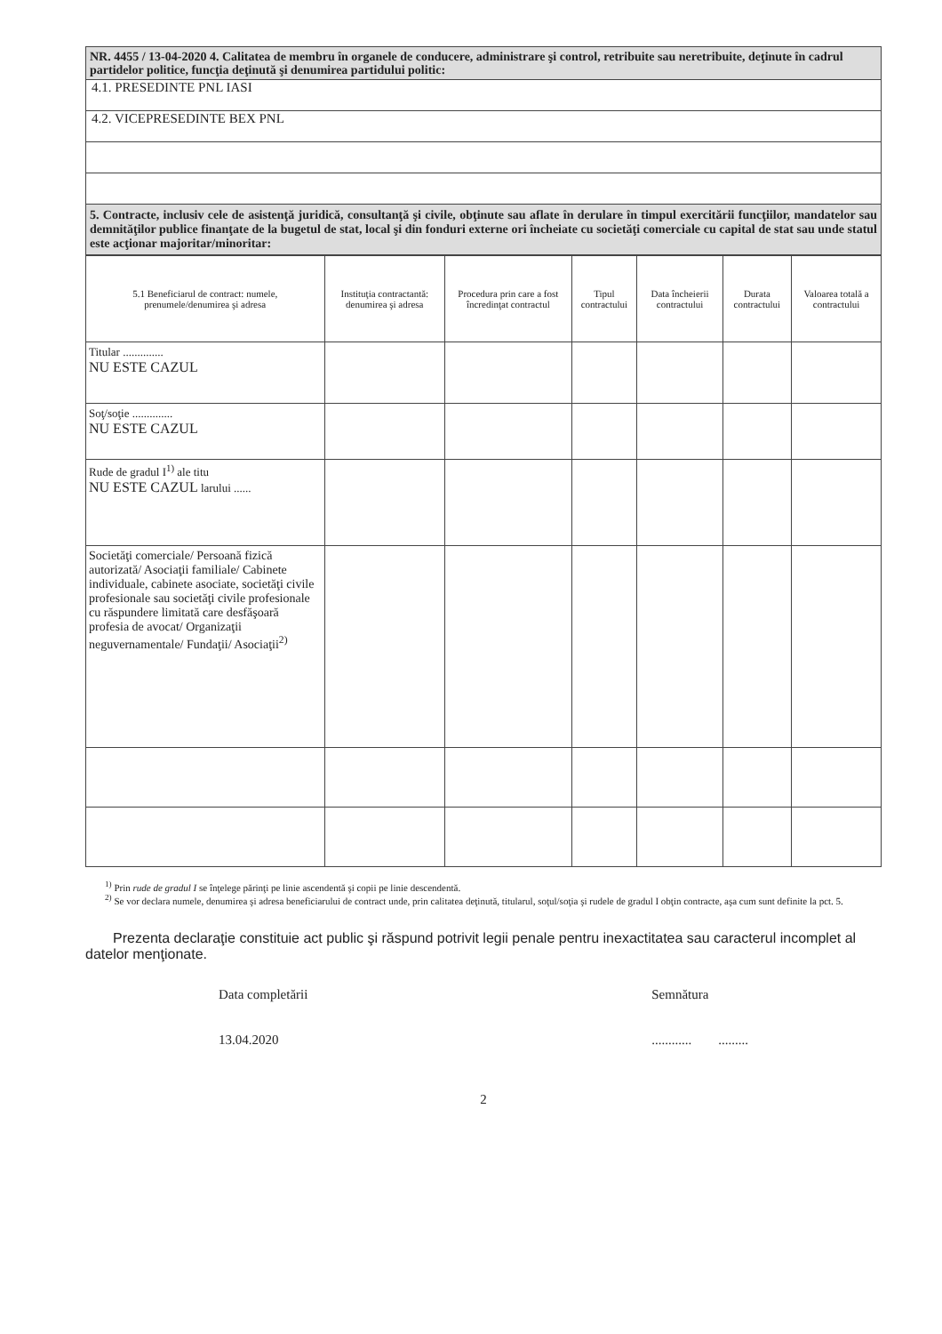NR. 4455 / 13-04-2020 4. Calitatea de membru în organele de conducere, administrare şi control, retribuite sau neretribuite, deţinute în cadrul partidelor politice, funcţia deţinută şi denumirea partidului politic:
4.1. PRESEDINTE PNL IASI
4.2. VICEPRESEDINTE BEX PNL
5. Contracte, inclusiv cele de asistenţă juridică, consultanţă şi civile, obţinute sau aflate în derulare în timpul exercitării funcţiilor, mandatelor sau demnităţilor publice finanţate de la bugetul de stat, local şi din fonduri externe ori încheiate cu societăţi comerciale cu capital de stat sau unde statul este acţionar majoritar/minoritar:
| 5.1 Beneficiarul de contract: numele, prenumele/denumirea şi adresa | Instituţia contractantă: denumirea şi adresa | Procedura prin care a fost încredinţat contractul | Tipul contractului | Data încheierii contractului | Durata contractului | Valoarea totală a contractului |
| --- | --- | --- | --- | --- | --- | --- |
| Titular .............. NU ESTE CAZUL | | | | | | |
| Soţ/soţie .............. NU ESTE CAZUL | | | | | | |
| Rude de gradul I<sup>1)</sup> ale titu NU ESTE CAZUL larului ...... | | | | | | |
| Societăţi comerciale/ Persoană fizică autorizată/ Asociaţii familiale/ Cabinete individuale, cabinete asociate, societăţi civile profesionale sau societăţi civile profesionale cu răspundere limitată care desfăşoară profesia de avocat/ Organizaţii neguvernamentale/ Fundaţii/ Asociaţii<sup>2)</sup> | | | | | | |
<sup>1)</sup> Prin rude de gradul I se înţelege părinţi pe linie ascendentă şi copii pe linie descendentă.
<sup>2)</sup> Se vor declara numele, denumirea şi adresa beneficiarului de contract unde, prin calitatea deţinută, titularul, soţul/soţia şi rudele de gradul I obţin contracte, aşa cum sunt definite la pct. 5.
Prezenta declaraţie constituie act public şi răspund potrivit legii penale pentru inexactitatea sau caracterul incomplet al datelor menţionate.
Data completării
13.04.2020
Semnătura
............ .........
2